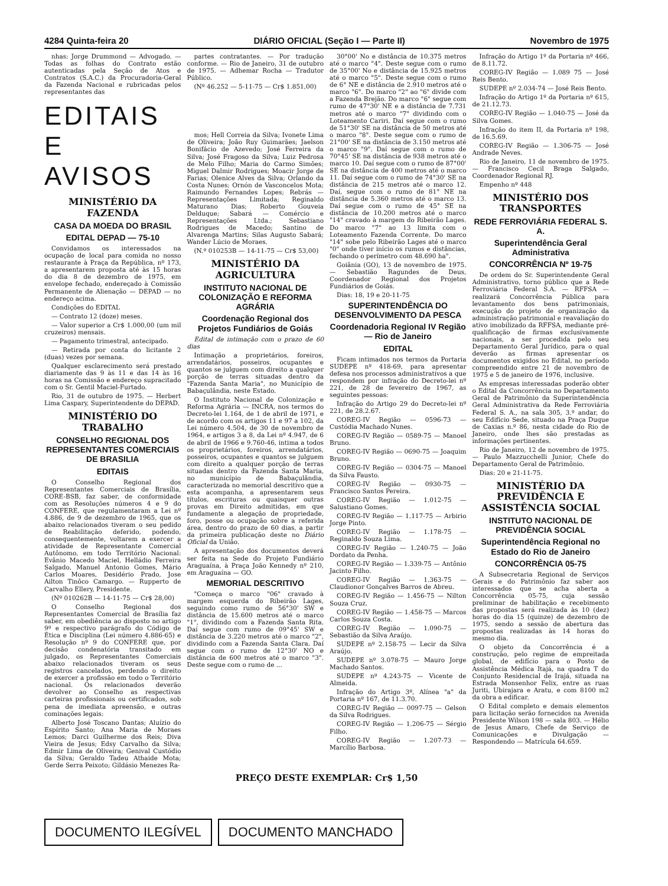4284 Quinta-feira 20 DIÁRIO OFICIAL (Seção I — Parte II) Novembro de 1975
nhas: Jorge Drummond — Advogado. — Todas as folhas do Contrato estão autenticadas pela Seção de Atos e Contratos (S.A.C.) da Procuradoria-Geral da Fazenda Nacional e rubricadas pelos representantes das
EDITAIS E AVISOS
MINISTÉRIO DA FAZENDA
CASA DA MOEDA DO BRASIL
EDITAL DEPAD — 75-10
Convidamos os interessados na ocupação de local para comida no nosso restaurante à Praça da República, nº 173, a apresentarem proposta até às 15 horas do dia 8 de dezembro de 1975, em envelope fechado, endereçado à Comissão Permanente de Alienação — DEPAD — no endereço acima.
Condições do EDITAL
— Contrato 12 (doze) meses.
— Valor superior a Cr$ 1.000,00 (um mil cruzeiros) mensais.
— Pagamento trimestral, antecipado.
— Retirada por conta do licitante 2 (duas) vezes por semana.
Qualquer esclarecimento será prestado diariamente das 9 às 11 e das 14 às 16 horas na Comissão e endereço supracitado com o Sr. Gentil Maciel-Furtado.
Rio, 31 de outubro de 1975. — Herbert Lima Caspary, Superintendente do DEPAD.
MINISTÉRIO DO TRABALHO
CONSELHO REGIONAL DOS REPRESENTANTES COMERCIAIS DE BRASILIA
EDITAIS
O Conselho Regional dos Representantes Comerciais de Brasília, CORE-BSB, faz saber, de conformidade com as Resoluções números 4 e 9 do CONFERE, que regulamentaram a Lei nº 4.886, de 9 de dezembro de 1965, que os abaixo relacionados tiveram o seu pedido de Reabilitação deferido, podendo, consequentemente, voltarem a exercer a atividade de Representante Comercial Autônomo, em todo Território Nacional: Evânio Macedo Maciel, Helládio Ferreira Salgado, Manuel Antonio Gomes, Mário Carlos Moares, Desidério Prado, Jose Ailton Tinôco Camargo. — Rupperto de Carvalho Ellery, Presidente.
(Nº 010262B — 14-11-75 — Cr$ 28,00)
O Conselho Regional dos Representantes Comercial de Brasília faz saber, em obediência ao disposto no artigo 9º e respectivo parágrafo do Código de Ética e Disciplina (Lei número 4.886-65) e Resolução nº 9 do CONFERE que, por decisão condenatória transitado em julgado, os Representantes Comerciais abaixo relacionados tiveram os seus registros cancelados, perdendo o direito de exercer a profissão em todo o Território nacional. Os relacionados deverão devolver ao Conselho as respectivas carteiras profissionais ou certificados, sob pena de imediata apreensão, e outras cominações legais:
Alberto José Toscano Dantas; Aluízio do Espírito Santo; Ana Maria de Moraes Lemos; Darci Guilherme dos Reis; Diva Vieira de Jesus; Edsy Carvalho da Silva; Edmir Lima de Oliveira; Genival Custódio da Silva; Geraldo Tadeu Athaide Mota; Gerde Serra Peixoto; Gildásio Menezes Ra-
partes contratantes. — Por tradução conforme. — Rio de Janeiro, 31 de outubro de 1975. — Adhemar Rocha — Tradutor Público.
(Nº 46.252 — 5-11-75 — Cr$ 1.851,00)
mos; Hell Correia da Silva; Ivonete Lima de Oliveira; João Ruy Guimarães; Jaelson Bonifácio de Azevedo; José Ferreira da Silva; José Fragoso da Silva; Luiz Pedrosa de Melo Filho; Maria do Carmo Simões; Miguel Dalmir Rodrigues; Moacir Jorge de Farias; Olenice Alves da Silva; Orlando da Costa Nunes; Ornón de Vasconcelos Mota; Raimundo Fernandes Lopes; Rebrás — Representações Limitada; Reginaldo Maturano Dias; Roberto Gouveia Delduque; Sabará — Comércio e Representações Ltda.; Sebastiano Rodrigues de Macedo; Santino de Alvarenga Martins; Silas Augusto Sabará; Wander Lúcio de Moraes.
(N.º 010253B — 14-11-75 — Cr$ 53,00)
MINISTÉRIO DA AGRICULTURA
INSTITUTO NACIONAL DE COLONIZAÇÃO E REFORMA AGRÁRIA
Coordenação Regional dos Projetos Fundiários de Goiás
Edital de intimação com o prazo de 60 dias
Intimação a proprietários, foreiros, arrendatários, posseiros, ocupantes e quantos se julguem com direito a qualquer porção de terras situadas dentro da "Fazenda Santa Maria", no Município de Babaçulândia, neste Estado.
O Instituto Nacional de Colonização e Reforma Agrária — INCRA, nos termos do Decreto-lei 1.164, de 1 de abril de 1971, e de acordo com os artigos 11 e 97 a 102, da Lei número 4.504, de 30 de novembro de 1964, e artigos 3 a 8, da Lei nº 4.947, de 6 de abril de 1966 e 9.760-46, intima a todos os proprietários, foreiros, arrendatários, posseiros, ocupantes e quantos se julguem com direito a qualquer porção de terras situadas dentro da Fazenda Santa Maria, no município de Babaçulândia, caracterizada no memorial descritivo que a esta acompanha, a apresentarem seus títulos, escrituras ou quaisquer outras provas em Direito admitidas, em que fundamente a alegação de propriedade, foro, posse ou ocupação sobre a referida área, dentro do prazo de 60 dias, a partir da primeira publicação deste no Diário Oficial da União.
A apresentação dos documentos deverá ser feita na Sede do Projeto Fundiário Araguaína, à Praça João Kennedy nº 210, em Araguaína — GO.
MEMORIAL DESCRITIVO
"Começa o marco "06" cravado à margem esquerda do Ribeirão Lages, seguindo como rumo de 56°30' SW e distância de 15.600 metros até o marco "1", dividindo com a Fazenda Santa Rita. Daí segue com rumo de 09°45' SW e distância de 3.220 metros até o marco "2", dividindo com a Fazenda Santa Clara. Daí segue com o rumo de 12°30' NO e distância de 600 metros até o marco "3". Deste segue com o rumo de ...
30°00' No e distância de 10.375 metros até o marco "4". Deste segue com o rumo de 35°00' No e distância de 15.925 metros até o marco "5". Deste segue com o rumo de 6° NE e distância de 2.910 metros até o marco "6". Do marco "2" ao "6" divide com a Fazenda Brejão. Do marco "6" segue com rumo de 47°30' NE e a distância de 7.731 metros até o marco "7" dividindo com o Loteamento Cariri. Daí segue com o rumo de 51°30' SE na distância de 50 metros até o marco "8". Deste segue com o rumo de 21°00' SE na distância de 3.150 metros até o marco "9". Daí segue com o rumo de 70°45' SE na distância de 938 metros até o marco 10. Daí segue com o rumo de 87°00' SE na distância de 400 metros até o marco 11. Daí segue com o rumo de 74°30' SE na distância de 215 metros até o marco 12. Daí, segue com o rumo de 81° NE na distância de 5.360 metros até o marco 13. Daí segue com o rumo de 45° SE na distância de 10.200 metros até o marco "14" cravado à margem do Ribeirão Lages. Do marco "7" ao 13 limita com o Loteamento Fazenda Corrente. Do marco "14" sobe pelo Ribeirão Lages até o marco "0" onde tiver início os rumos e distâncias, fechando o perímetro com 48.690 ha".
Goiânia (GO), 13 de novembro de 1975. — Sebastião Ragundes de Deus, Coordenador Regional dos Projetos Fundiários de Goiás.
Dias: 18, 19 e 20-11-75
SUPERINTENDÊNCIA DO DESENVOLVIMENTO DA PESCA
Coordenadoria Regional IV Região — Rio de Janeiro
EDITAL
Ficam intimados nos termos da Portaria SUDEPE nº 418-69, para apresentar defesa nos processos administrativos a que respondem por infração do Decreto-lei nº 221, de 28 de fevereiro de 1967, as seguintes pessoas:
Infração do Artigo 29 do Decreto-lei nº 221, de 28.2.67.
COREG-IV Região — 0596-73 — Custódia Machado Nunes.
COREG-IV Região — 0589-75 — Manoel Bruno.
COREG-IV Região — 0690-75 — Joaquim Bruno.
COREG-IV Região — 0304-75 — Manoel da Silva Fausto.
COREG-IV Região — 0930-75 — Francisco Santos Pereira.
COREG-IV Região — 1.012-75 — Salustiano Gomes.
COREG-IV Região — 1.117-75 — Arbirio Jorge Pinto.
COREG-IV Região — 1.178-75 — Reginaldo Souza Lima.
COREG-IV Região — 1.240-75 — João Dordato da Penha.
COREG-IV Região — 1.339-75 — Antônio Jacinto Filho.
COREG-IV Região — 1.363-75 — Claudionor Gonçalves Barros de Abreu.
COREG-IV Região — 1.456-75 — Nilton Souza Cruz.
COREG-IV Região — 1.458-75 — Marcos Carlos Souza Costa.
COREG-IV Região — 1.090-75 — Sebastião da Silva Araújo.
SUDEPE nº 2.158-75 — Lecir da Silva Araújo.
SUDEPE nº 3.078-75 — Mauro Jorge Machado Santos.
SUDEPE nº 4.243-75 — Vicente de Almeida.
Infração do Artigo 3º, Alínea "a" da Portaria nº 167, de 11.3.70.
COREG-IV Região — 0097-75 — Gelson da Silva Rodrigues.
COREG-IV Região — 1.206-75 — Sérgio Filho.
COREG-IV Região — 1.207-73 — Marcílio Barbosa.
Infração do Artigo 1º da Portaria nº 466, de 8.11.72.
COREG-IV Região — 1.089 75 — José Reis Bento.
SUDEPE nº 2.034-74 — José Reis Bento.
Infração do Artigo 1º da Portaria nº 615, de 21.12.73.
COREG-IV Região — 1.040-75 — José da Silva Gomes.
Infração do item II, da Portaria nº 198, de 16.5.69.
COREG-IV Região — 1.306-75 — José Andrade Neves.
Rio de Janeiro, 11 de novembro de 1975. — Francisco Cecil Braga Salgado, Coordenador Regional RJ.
Empenho nº 448
MINISTÉRIO DOS TRANSPORTES
REDE FERROVIÁRIA FEDERAL S. A.
Superintendência Geral Administrativa
CONCORRÊNCIA Nº 19-75
De ordem do Sr. Superintendente Geral Administrativo, torno público que a Rede Ferroviária Federal S.A. — RFFSA — realizará Concorrência Pública para levantamento dos bens patrimoniais, execução do projeto de organização da administração patrimonial e reavaliação do ativo imobilizado da RFFSA, mediante pré-qualificação de firmas exclusivamente nacionais, a ser procedida pelo seu Departamento Geral Jurídico, para o qual deverão as firmas apresentar os documentos exigidos no Edital, no período compreendido entre 21 de novembro de 1975 e 5 de janeiro de 1976, inclusive.
As empresas interessadas poderão obter o Edital da Concorrência no Departamento Geral de Patrimônio da Superintendência Geral Administrativa da Rede Ferroviária Federal S. A., na sala 305, 3.º andar, do seu Edifício Sede, situado na Praça Duque de Caxias n.º 86, nesta cidade do Rio de Janeiro, onde lhes são prestadas as informações pertinentes.
Rio de Janeiro, 12 de novembro de 1975. — Paulo Mazzucchelli Junior, Chefe do Departamento Geral de Patrimônio.
Dias: 20 e 21-11-75.
MINISTÉRIO DA PREVIDÊNCIA E ASSISTÊNCIA SOCIAL
INSTITUTO NACIONAL DE PREVIDÊNCIA SOCIAL
Superintendência Regional no Estado do Rio de Janeiro
CONCORRÊNCIA 05-75
A Subsecretaria Regional de Serviços Gerais e do Patrimônio faz saber aos interessados que se acha aberta a Concorrência 05-75, cuja sessão preliminar de habilitação e recebimento das propostas será realizada às 10 (dez) horas do dia 15 (quinze) de dezembro de 1975, sendo a sessão de abertura das propostas realizadas às 14 horas do mesmo dia.
O objeto da Concorrência é a construção, pelo regime de empreitada global, de edifício para o Posto de Assistência Médica Itajá, na quadra T do Conjunto Residencial de Irajá, situada na Estrada Monsenhor Felix, entre as ruas Juriti, Ubirajara e Aratu, e com 8100 m2 da obra a edificar.
O Edital completo e demais elementos para licitação serão fornecidos na Avenida Presidente Wilson 198 — sala 803. — Hélio de Jesus Amaro, Chefe de Serviço de Comunicações e Divulgação — Respondendo — Matrícula 64.659.
PREÇO DESTE EXEMPLAR: Cr$ 1,50
DOCUMENTO ILEGÍVEL DOCUMENTO MANCHADO